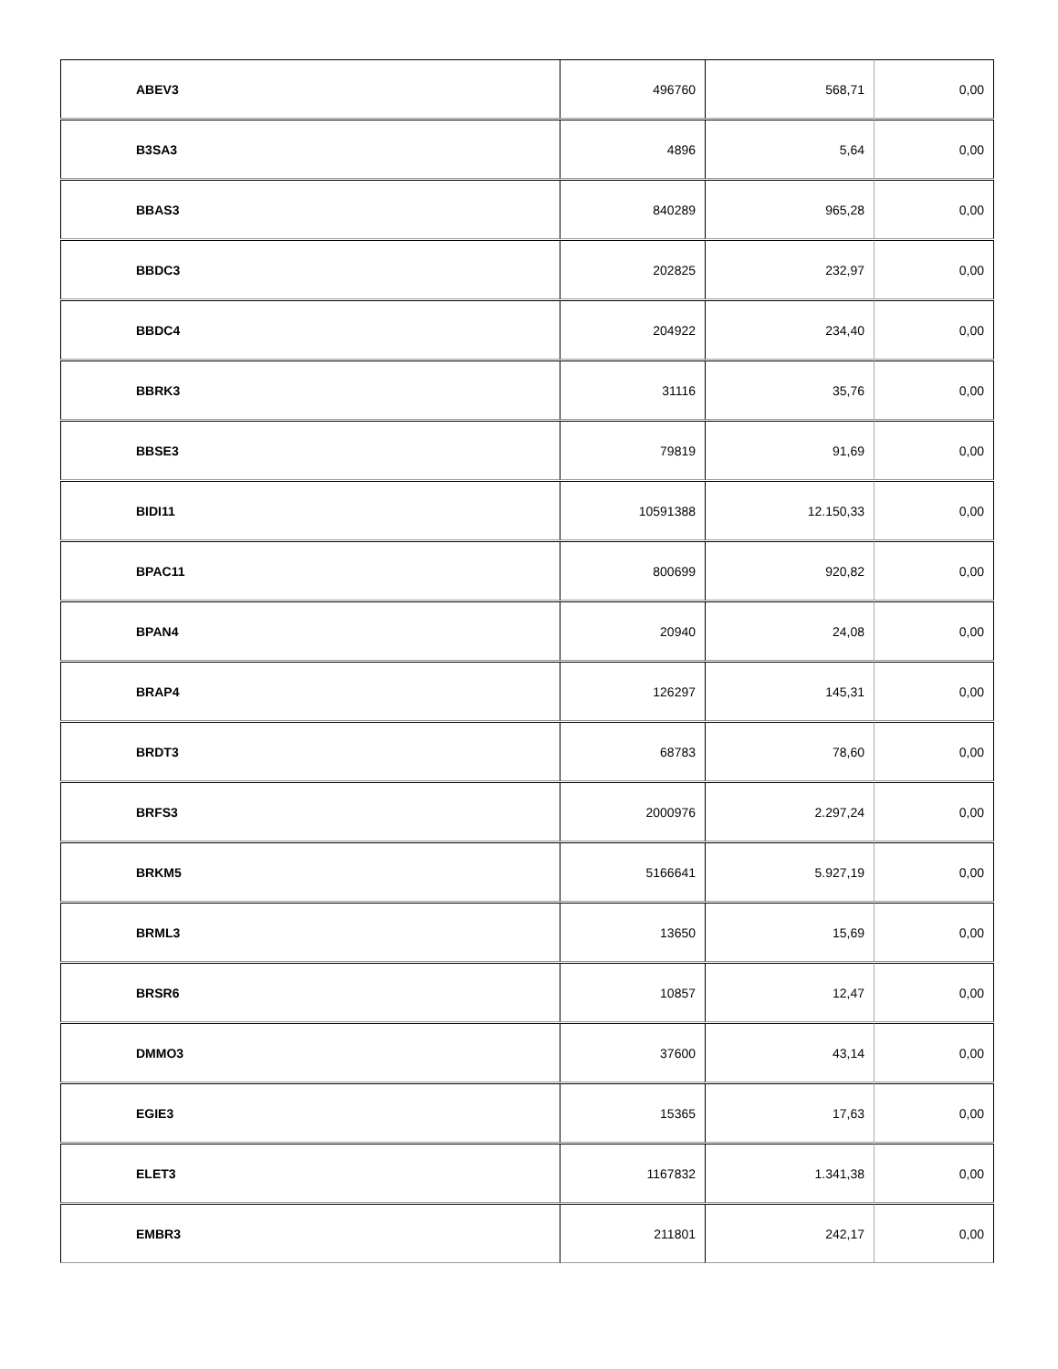| ABEV3 | 496760 | 568,71 | 0,00 |
| B3SA3 | 4896 | 5,64 | 0,00 |
| BBAS3 | 840289 | 965,28 | 0,00 |
| BBDC3 | 202825 | 232,97 | 0,00 |
| BBDC4 | 204922 | 234,40 | 0,00 |
| BBRK3 | 31116 | 35,76 | 0,00 |
| BBSE3 | 79819 | 91,69 | 0,00 |
| BIDI11 | 10591388 | 12.150,33 | 0,00 |
| BPAC11 | 800699 | 920,82 | 0,00 |
| BPAN4 | 20940 | 24,08 | 0,00 |
| BRAP4 | 126297 | 145,31 | 0,00 |
| BRDT3 | 68783 | 78,60 | 0,00 |
| BRFS3 | 2000976 | 2.297,24 | 0,00 |
| BRKM5 | 5166641 | 5.927,19 | 0,00 |
| BRML3 | 13650 | 15,69 | 0,00 |
| BRSR6 | 10857 | 12,47 | 0,00 |
| DMMO3 | 37600 | 43,14 | 0,00 |
| EGIE3 | 15365 | 17,63 | 0,00 |
| ELET3 | 1167832 | 1.341,38 | 0,00 |
| EMBR3 | 211801 | 242,17 | 0,00 |